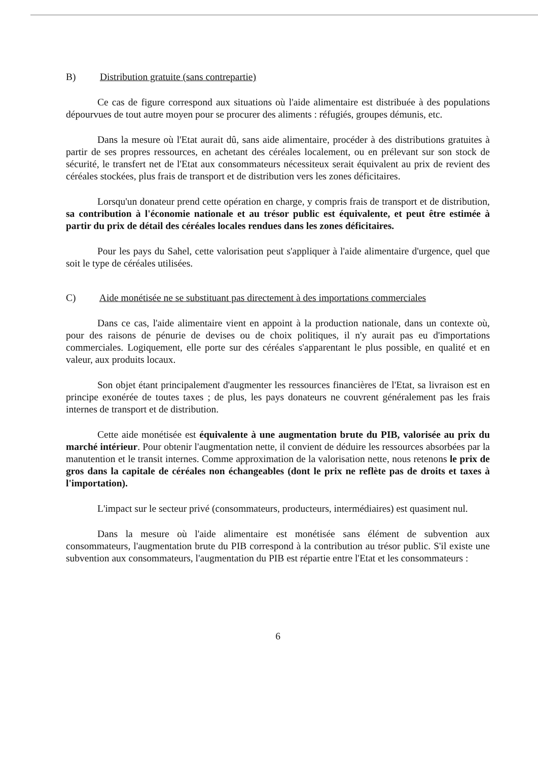B) Distribution gratuite (sans contrepartie)
Ce cas de figure correspond aux situations où l'aide alimentaire est distribuée à des populations dépourvues de tout autre moyen pour se procurer des aliments : réfugiés, groupes démunis, etc.
Dans la mesure où l'Etat aurait dû, sans aide alimentaire, procéder à des distributions gratuites à partir de ses propres ressources, en achetant des céréales localement, ou en prélevant sur son stock de sécurité, le transfert net de l'Etat aux consommateurs nécessiteux serait équivalent au prix de revient des céréales stockées, plus frais de transport et de distribution vers les zones déficitaires.
Lorsqu'un donateur prend cette opération en charge, y compris frais de transport et de distribution, sa contribution à l'économie nationale et au trésor public est équivalente, et peut être estimée à partir du prix de détail des céréales locales rendues dans les zones déficitaires.
Pour les pays du Sahel, cette valorisation peut s'appliquer à l'aide alimentaire d'urgence, quel que soit le type de céréales utilisées.
C) Aide monétisée ne se substituant pas directement à des importations commerciales
Dans ce cas, l'aide alimentaire vient en appoint à la production nationale, dans un contexte où, pour des raisons de pénurie de devises ou de choix politiques, il n'y aurait pas eu d'importations commerciales. Logiquement, elle porte sur des céréales s'apparentant le plus possible, en qualité et en valeur, aux produits locaux.
Son objet étant principalement d'augmenter les ressources financières de l'Etat, sa livraison est en principe exonérée de toutes taxes ; de plus, les pays donateurs ne couvrent généralement pas les frais internes de transport et de distribution.
Cette aide monétisée est équivalente à une augmentation brute du PIB, valorisée au prix du marché intérieur. Pour obtenir l'augmentation nette, il convient de déduire les ressources absorbées par la manutention et le transit internes. Comme approximation de la valorisation nette, nous retenons le prix de gros dans la capitale de céréales non échangeables (dont le prix ne reflète pas de droits et taxes à l'importation).
L'impact sur le secteur privé (consommateurs, producteurs, intermédiaires) est quasiment nul.
Dans la mesure où l'aide alimentaire est monétisée sans élément de subvention aux consommateurs, l'augmentation brute du PIB correspond à la contribution au trésor public. S'il existe une subvention aux consommateurs, l'augmentation du PIB est répartie entre l'Etat et les consommateurs :
6